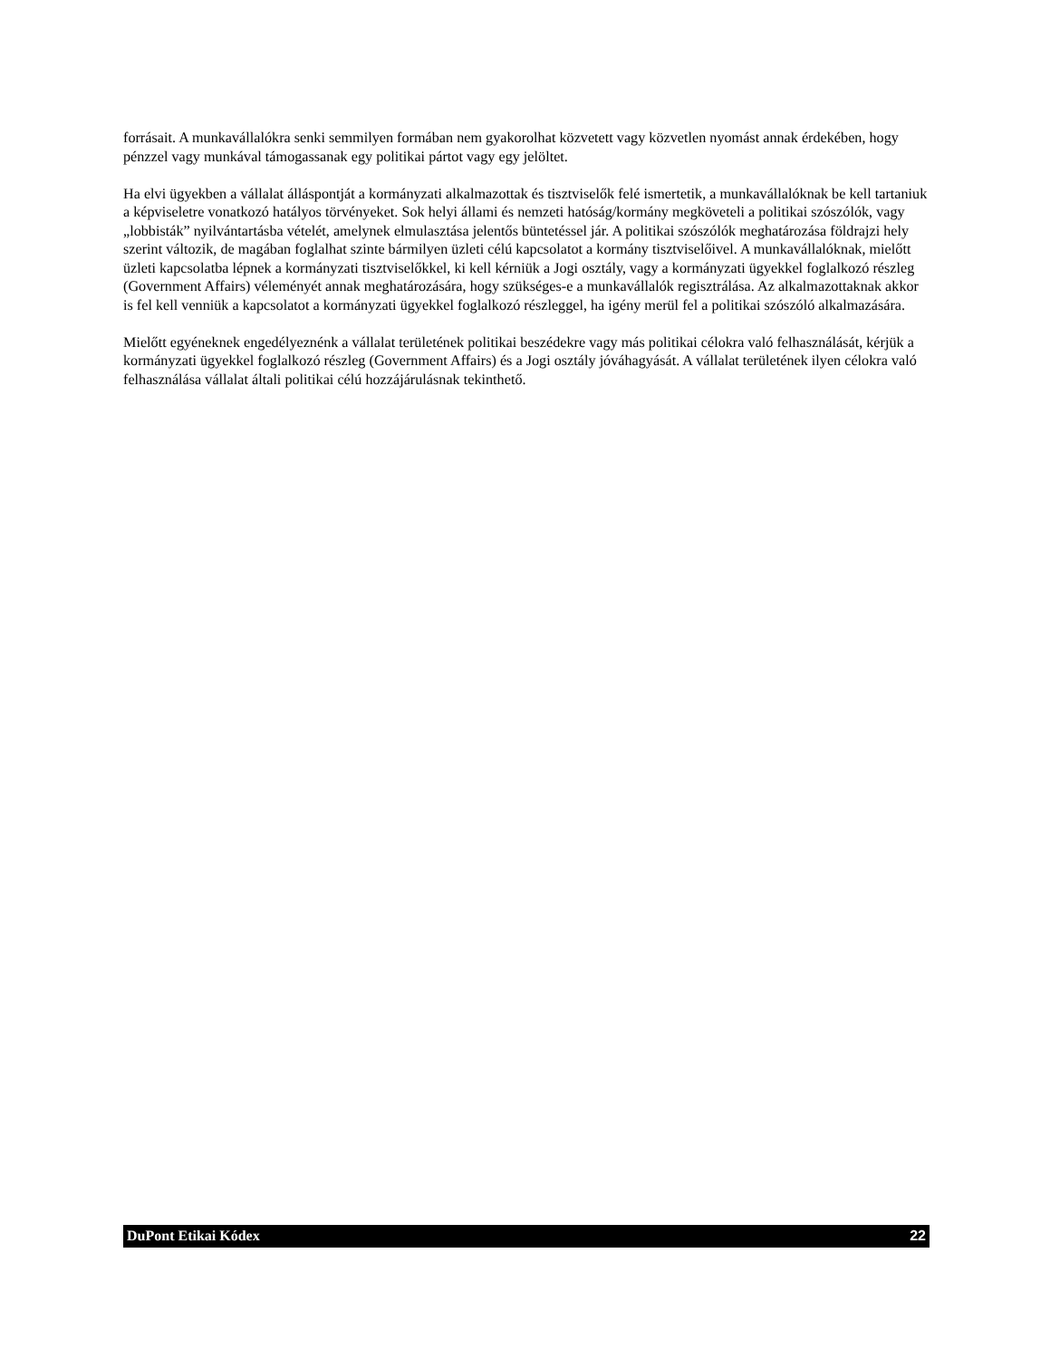forrásait. A munkavállalókra senki semmilyen formában nem gyakorolhat közvetett vagy közvetlen nyomást annak érdekében, hogy pénzzel vagy munkával támogassanak egy politikai pártot vagy egy jelöltet.
Ha elvi ügyekben a vállalat álláspontját a kormányzati alkalmazottak és tisztviselők felé ismertetik, a munkavállalóknak be kell tartaniuk a képviseletre vonatkozó hatályos törvényeket. Sok helyi állami és nemzeti hatóság/kormány megköveteli a politikai szószólók, vagy „lobbisták” nyilvántartásba vételét, amelynek elmulasztása jelentős büntetéssel jár. A politikai szószólók meghatározása földrajzi hely szerint változik, de magában foglalhat szinte bármilyen üzleti célú kapcsolatot a kormány tisztviselőivel. A munkavállalóknak, mielőtt üzleti kapcsolatba lépnek a kormányzati tisztviselőkkel, ki kell kérniük a Jogi osztály, vagy a kormányzati ügyekkel foglalkozó részleg (Government Affairs) véleményét annak meghatározására, hogy szükséges-e a munkavállalók regisztrálása. Az alkalmazottaknak akkor is fel kell venniük a kapcsolatot a kormányzati ügyekkel foglalkozó részleggel, ha igény merül fel a politikai szószóló alkalmazására.
Mielőtt egyéneknek engedélyeznénk a vállalat területének politikai beszédekre vagy más politikai célokra való felhasználását, kérjük a kormányzati ügyekkel foglalkozó részleg (Government Affairs) és a Jogi osztály jóváhagyását. A vállalat területének ilyen célokra való felhasználása vállalat általi politikai célú hozzájárulásnak tekinthető.
DuPont Etikai Kódex 22